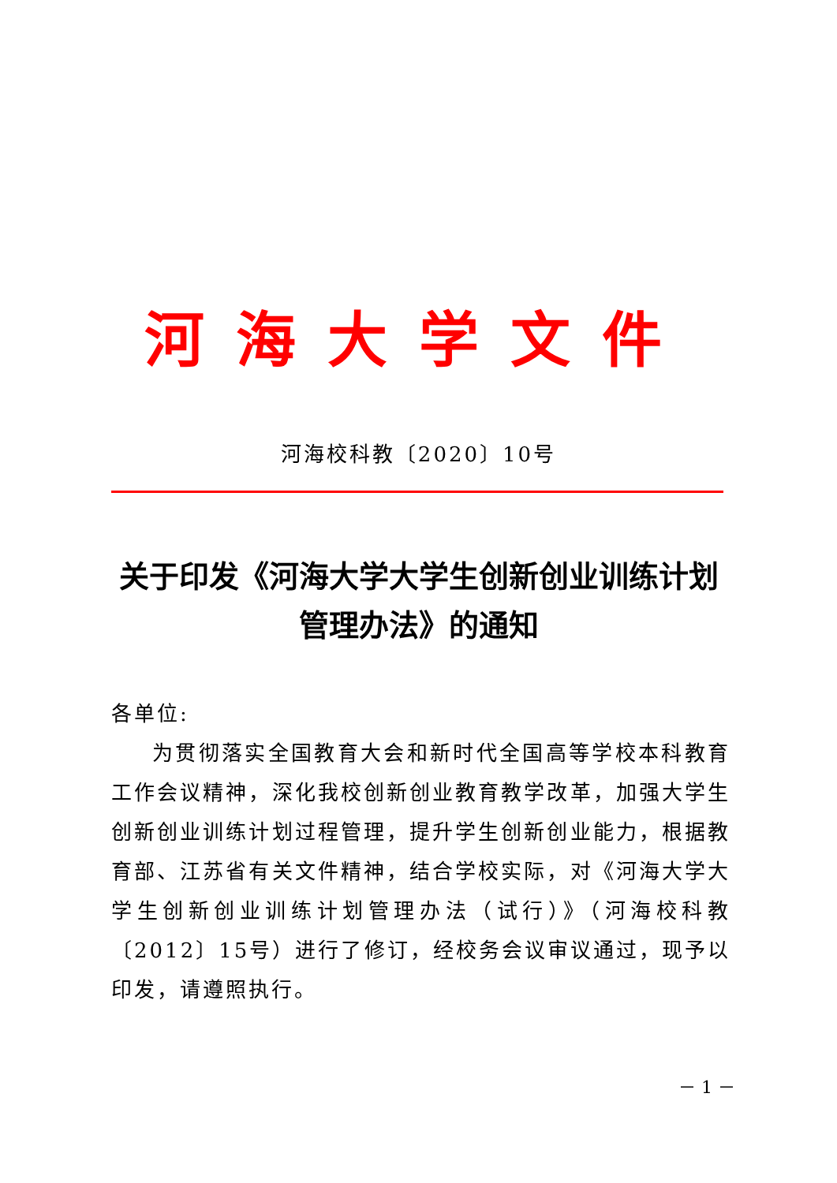河海大学文件
河海校科教〔2020〕10号
关于印发《河海大学大学生创新创业训练计划管理办法》的通知
各单位:
为贯彻落实全国教育大会和新时代全国高等学校本科教育工作会议精神，深化我校创新创业教育教学改革，加强大学生创新创业训练计划过程管理，提升学生创新创业能力，根据教育部、江苏省有关文件精神，结合学校实际，对《河海大学大学生创新创业训练计划管理办法（试行）》（河海校科教〔2012〕15号）进行了修订，经校务会议审议通过，现予以印发，请遵照执行。
－ 1 －